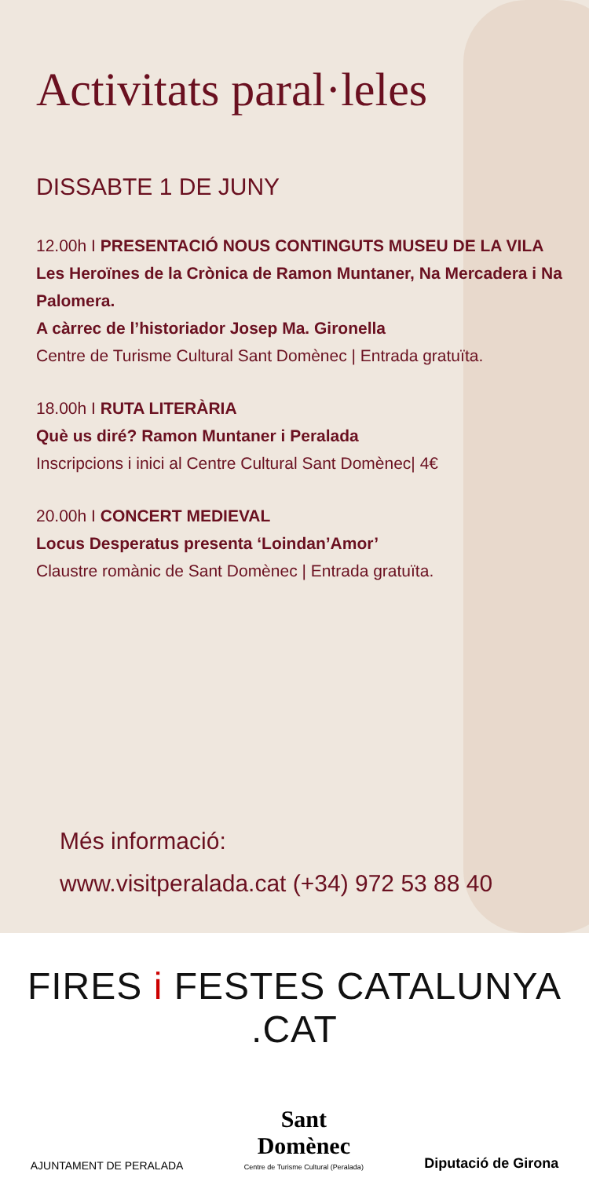Activitats paral·leles
DISSABTE 1 DE JUNY
12.00h I PRESENTACIÓ NOUS CONTINGUTS MUSEU DE LA VILA
Les Heroïnes de la Crònica de Ramon Muntaner, Na Mercadera i Na Palomera.
A càrrec de l’historiador Josep Ma. Gironella
Centre de Turisme Cultural Sant Domènec | Entrada gratuïta.
18.00h I RUTA LITERÀRIA
Què us diré? Ramon Muntaner i Peralada
Inscripcions i inici al Centre Cultural Sant Domènec| 4€
20.00h I CONCERT MEDIEVAL
Locus Desperatus presenta ‘Loindan’Amor’
Claustre romànic de Sant Domènec | Entrada gratuïta.
Més informació:
www.visitperalada.cat (+34) 972 53 88 40
FIRES i FESTES CATALUNYA .CAT
AJUNTAMENT DE PERALADA
Sant
Domènec
Centre de Turisme Cultural (Peralada)
Diputació de Girona